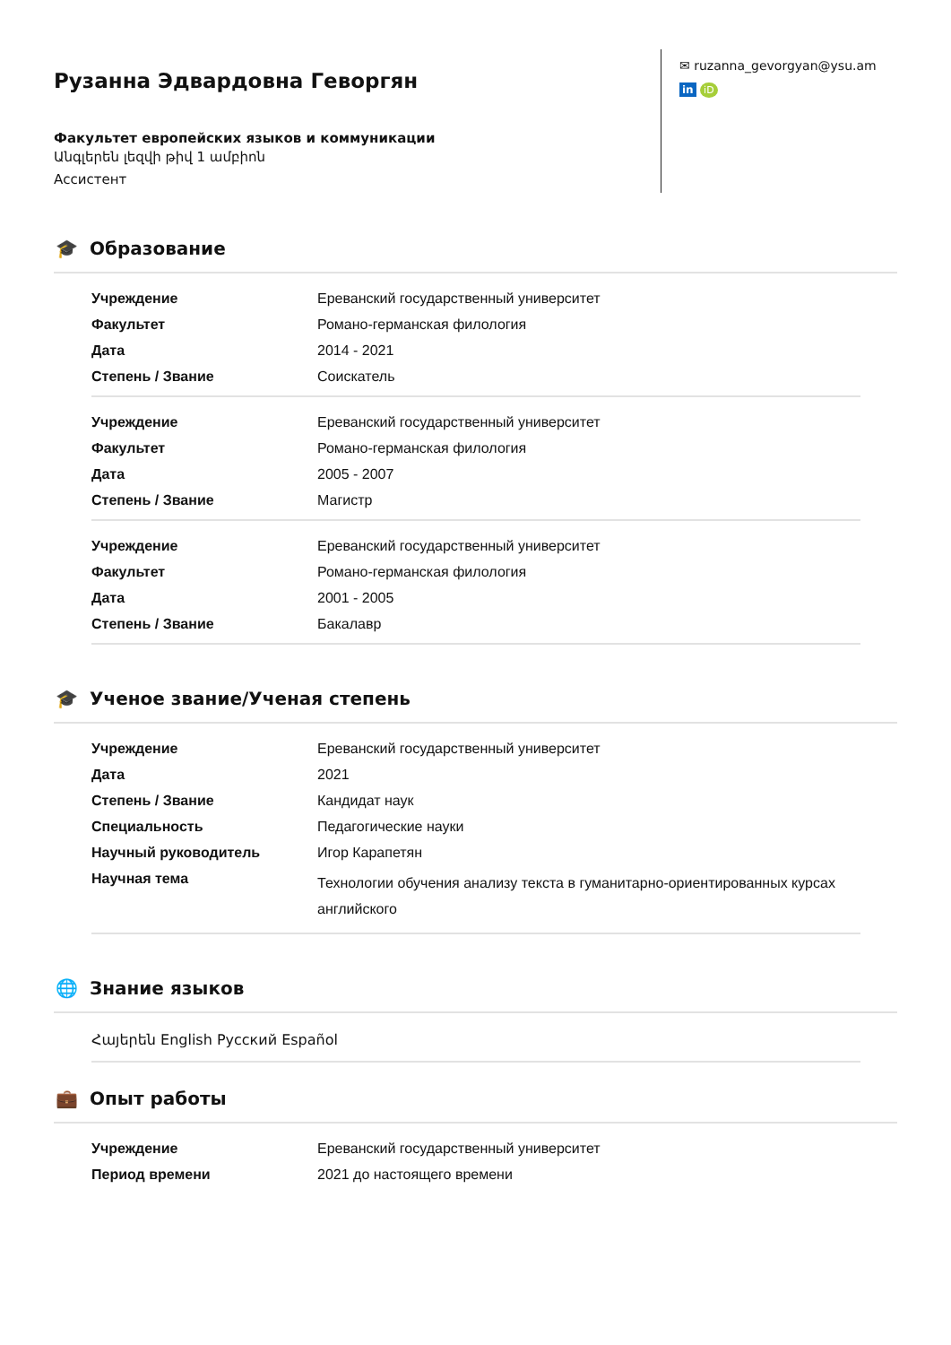Рузанна Эдвардовна Геворгян
Факультет европейских языков и коммуникации
Անգլերեն լեզվի թիվ 1 ամբիոն
Ассистент
✉ ruzanna_gevorgyan@ysu.am
in iD
🎓 Образование
| Учреждение | Ереванский государственный университет |
| Факультет | Романо-германская филология |
| Дата | 2014 - 2021 |
| Степень / Звание | Соискатель |
| Учреждение | Ереванский государственный университет |
| Факультет | Романо-германская филология |
| Дата | 2005 - 2007 |
| Степень / Звание | Магистр |
| Учреждение | Ереванский государственный университет |
| Факультет | Романо-германская филология |
| Дата | 2001 - 2005 |
| Степень / Звание | Бакалавр |
🎓 Ученое звание/Ученая степень
| Учреждение | Ереванский государственный университет |
| Дата | 2021 |
| Степень / Звание | Кандидат наук |
| Специальность | Педагогические науки |
| Научный руководитель | Игор Карапетян |
| Научная тема | Технологии обучения анализу текста в гуманитарно-ориентированных курсах английского |
🌐 Знание языков
Հայերեն English Русский Español
💼 Опыт работы
| Учреждение | Ереванский государственный университет |
| Период времени | 2021 до настоящего времени |